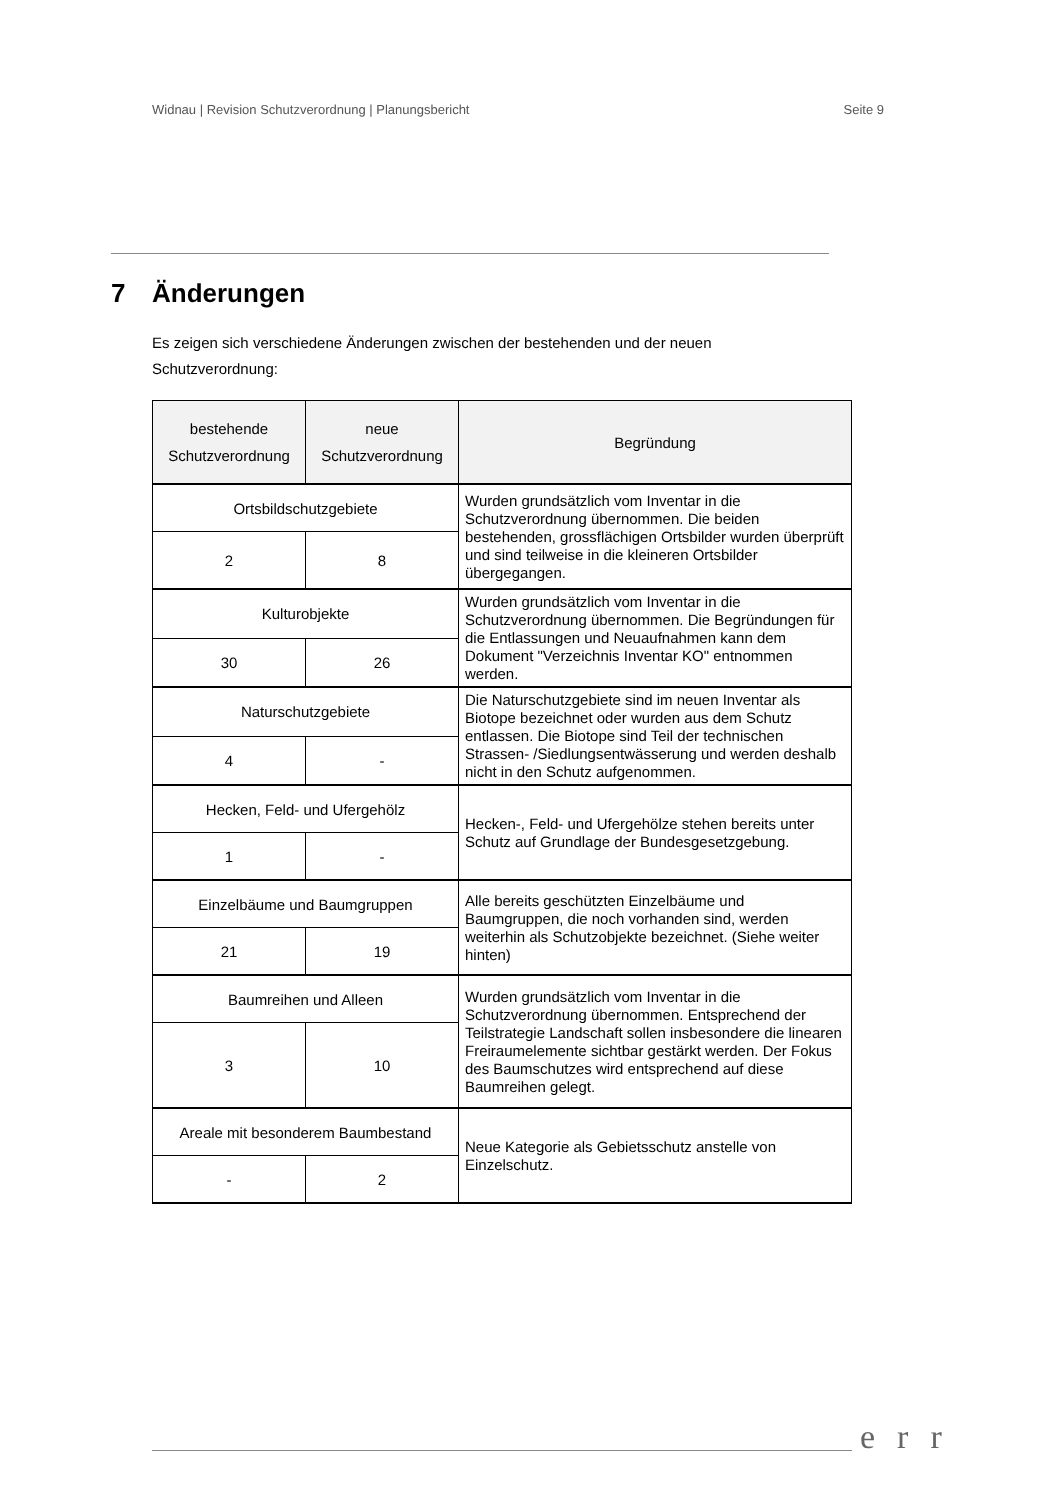Widnau | Revision Schutzverordnung | Planungsbericht Seite 9
7 Änderungen
Es zeigen sich verschiedene Änderungen zwischen der bestehenden und der neuen Schutzverordnung:
| bestehende Schutzverordnung | neue Schutzverordnung | Begründung |
| --- | --- | --- |
| Ortsbildschutzgebiete | | Wurden grundsätzlich vom Inventar in die Schutzverordnung übernommen. Die beiden bestehenden, grossflächigen Ortsbilder wurden überprüft und sind teilweise in die kleineren Ortsbilder übergegangen. |
| 2 | 8 | |
| Kulturobjekte | | Wurden grundsätzlich vom Inventar in die Schutzverordnung übernommen. Die Begründungen für die Entlassungen und Neuaufnahmen kann dem Dokument "Verzeichnis Inventar KO" entnommen werden. |
| 30 | 26 | |
| Naturschutzgebiete | | Die Naturschutzgebiete sind im neuen Inventar als Biotope bezeichnet oder wurden aus dem Schutz entlassen. Die Biotope sind Teil der technischen Strassen- /Siedlungsentwässerung und werden deshalb nicht in den Schutz aufgenommen. |
| 4 | - | |
| Hecken, Feld- und Ufergehölz | | Hecken-, Feld- und Ufergehölze stehen bereits unter Schutz auf Grundlage der Bundesgesetzgebung. |
| 1 | - | |
| Einzelbäume und Baumgruppen | | Alle bereits geschützten Einzelbäume und Baumgruppen, die noch vorhanden sind, werden weiterhin als Schutzobjekte bezeichnet. (Siehe weiter hinten) |
| 21 | 19 | |
| Baumreihen und Alleen | | Wurden grundsätzlich vom Inventar in die Schutzverordnung übernommen. Entsprechend der Teilstrategie Landschaft sollen insbesondere die linearen Freiraumelemente sichtbar gestärkt werden. Der Fokus des Baumschutzes wird entsprechend auf diese Baumreihen gelegt. |
| 3 | 10 | |
| Areale mit besonderem Baumbestand | | Neue Kategorie als Gebietsschutz anstelle von Einzelschutz. |
| - | 2 | |
err